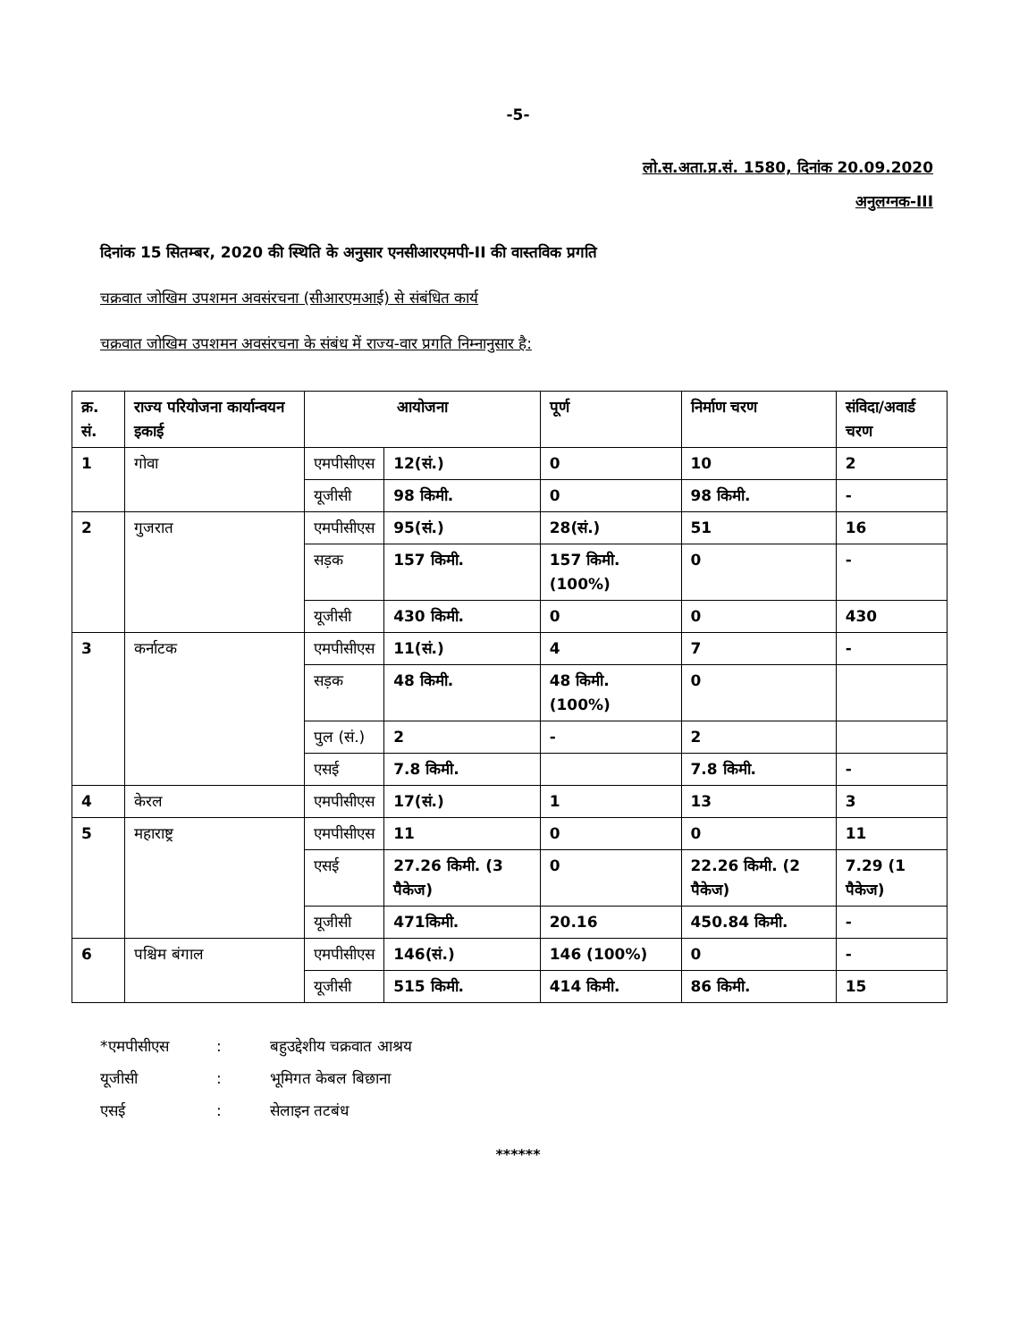-5-
लो.स.अता.प्र.सं. 1580, दिनांक 20.09.2020
अनुलग्नक-III
दिनांक 15 सितम्बर, 2020 की स्थिति के अनुसार एनसीआरएमपी-II की वास्तविक प्रगति
चक्रवात जोखिम उपशमन अवसंरचना (सीआरएमआई) से संबंधित कार्य
चक्रवात जोखिम उपशमन अवसंरचना के संबंध में राज्य-वार प्रगति निम्नानुसार है:
| क्र. सं. | राज्य परियोजना कार्यान्वयन इकाई | आयोजना | | पूर्ण | निर्माण चरण | संविदा/अवार्ड चरण |
| --- | --- | --- | --- | --- | --- | --- |
| 1 | गोवा | एमपीसीएस | 12(सं.) | 0 | 10 | 2 |
| | | यूजीसी | 98 किमी. | 0 | 98 किमी. | - |
| 2 | गुजरात | एमपीसीएस | 95(सं.) | 28(सं.) | 51 | 16 |
| | | सड़क | 157 किमी. | 157 किमी. (100%) | 0 | - |
| | | यूजीसी | 430 किमी. | 0 | 0 | 430 |
| 3 | कर्नाटक | एमपीसीएस | 11(सं.) | 4 | 7 | - |
| | | सड़क | 48 किमी. | 48 किमी. (100%) | 0 | |
| | | पुल (सं.) | 2 | - | 2 | |
| | | एसई | 7.8 किमी. | | 7.8 किमी. | - |
| 4 | केरल | एमपीसीएस | 17(सं.) | 1 | 13 | 3 |
| 5 | महाराष्ट्र | एमपीसीएस | 11 | 0 | 0 | 11 |
| | | एसई | 27.26 किमी. (3 पैकेज) | 0 | 22.26 किमी. (2 पैकेज) | 7.29 (1 पैकेज) |
| | | यूजीसी | 471किमी. | 20.16 | 450.84 किमी. | - |
| 6 | पश्चिम बंगाल | एमपीसीएस | 146(सं.) | 146 (100%) | 0 | - |
| | | यूजीसी | 515 किमी. | 414 किमी. | 86 किमी. | 15 |
*एमपीसीएस: बहुउद्देशीय चक्रवात आश्रय
यूजीसी: भूमिगत केबल बिछाना
एसई: सेलाइन तटबंध
******